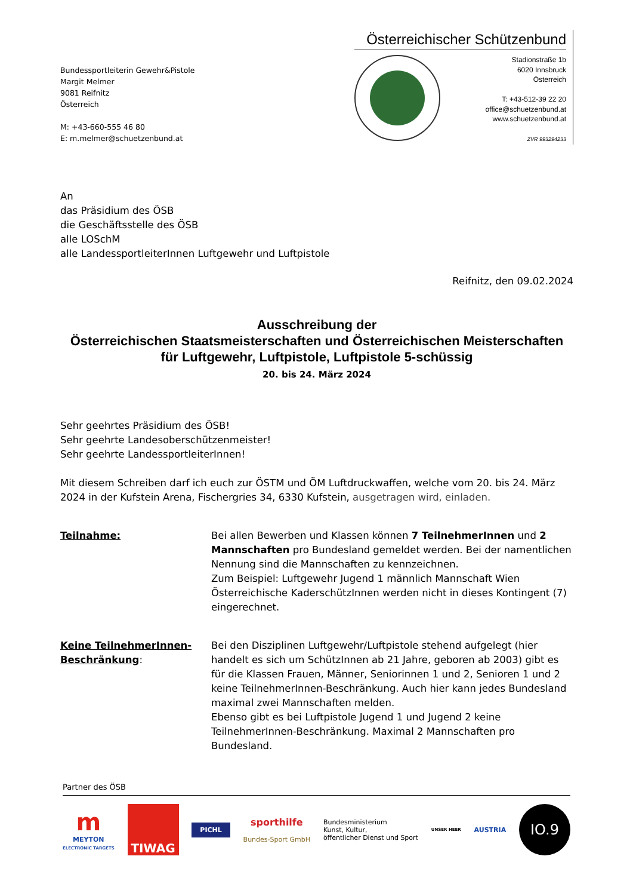Bundessportleiterin Gewehr&Pistole
Margit Melmer
9081 Reifnitz
Österreich
M: +43-660-555 46 80
E: m.melmer@schuetzenbund.at
Österreichischer Schützenbund
Stadionstraße 1b
6020 Innsbruck
Österreich
T: +43-512-39 22 20
office@schuetzenbund.at
www.schuetzenbund.at
ZVR 993294233
An
das Präsidium des ÖSB
die Geschäftsstelle des ÖSB
alle LOSchM
alle LandessportleiterInnen Luftgewehr und Luftpistole
Reifnitz, den 09.02.2024
Ausschreibung der
Österreichischen Staatsmeisterschaften und Österreichischen Meisterschaften
für Luftgewehr, Luftpistole, Luftpistole 5-schüssig
20. bis 24. März 2024
Sehr geehrtes Präsidium des ÖSB!
Sehr geehrte Landesoberschützenmeister!
Sehr geehrte LandessportleiterInnen!
Mit diesem Schreiben darf ich euch zur ÖSTM und ÖM Luftdruckwaffen, welche vom 20. bis 24. März 2024 in der Kufstein Arena, Fischergries 34, 6330 Kufstein, ausgetragen wird, einladen.
Teilnahme: Bei allen Bewerben und Klassen können 7 TeilnehmerInnen und 2 Mannschaften pro Bundesland gemeldet werden. Bei der namentlichen Nennung sind die Mannschaften zu kennzeichnen.
Zum Beispiel: Luftgewehr Jugend 1 männlich Mannschaft Wien
Österreichische KaderschützInnen werden nicht in dieses Kontingent (7) eingerechnet.
Keine TeilnehmerInnen-Beschränkung:
Bei den Disziplinen Luftgewehr/Luftpistole stehend aufgelegt (hier handelt es sich um SchützInnen ab 21 Jahre, geboren ab 2003) gibt es für die Klassen Frauen, Männer, Seniorinnen 1 und 2, Senioren 1 und 2 keine TeilnehmerInnen-Beschränkung. Auch hier kann jedes Bundesland maximal zwei Mannschaften melden.
Ebenso gibt es bei Luftpistole Jugend 1 und Jugend 2 keine TeilnehmerInnen-Beschränkung. Maximal 2 Mannschaften pro Bundesland.
Partner des ÖSB
m
MEYTON
ELECTRONIC TARGETS
TIWAG
PICHL
sporthilfe
Bundes-Sport GmbH
Bundesministerium
Kunst, Kultur,
öffentlicher Dienst und Sport
UNSER HEER
AUSTRIA
IO.9